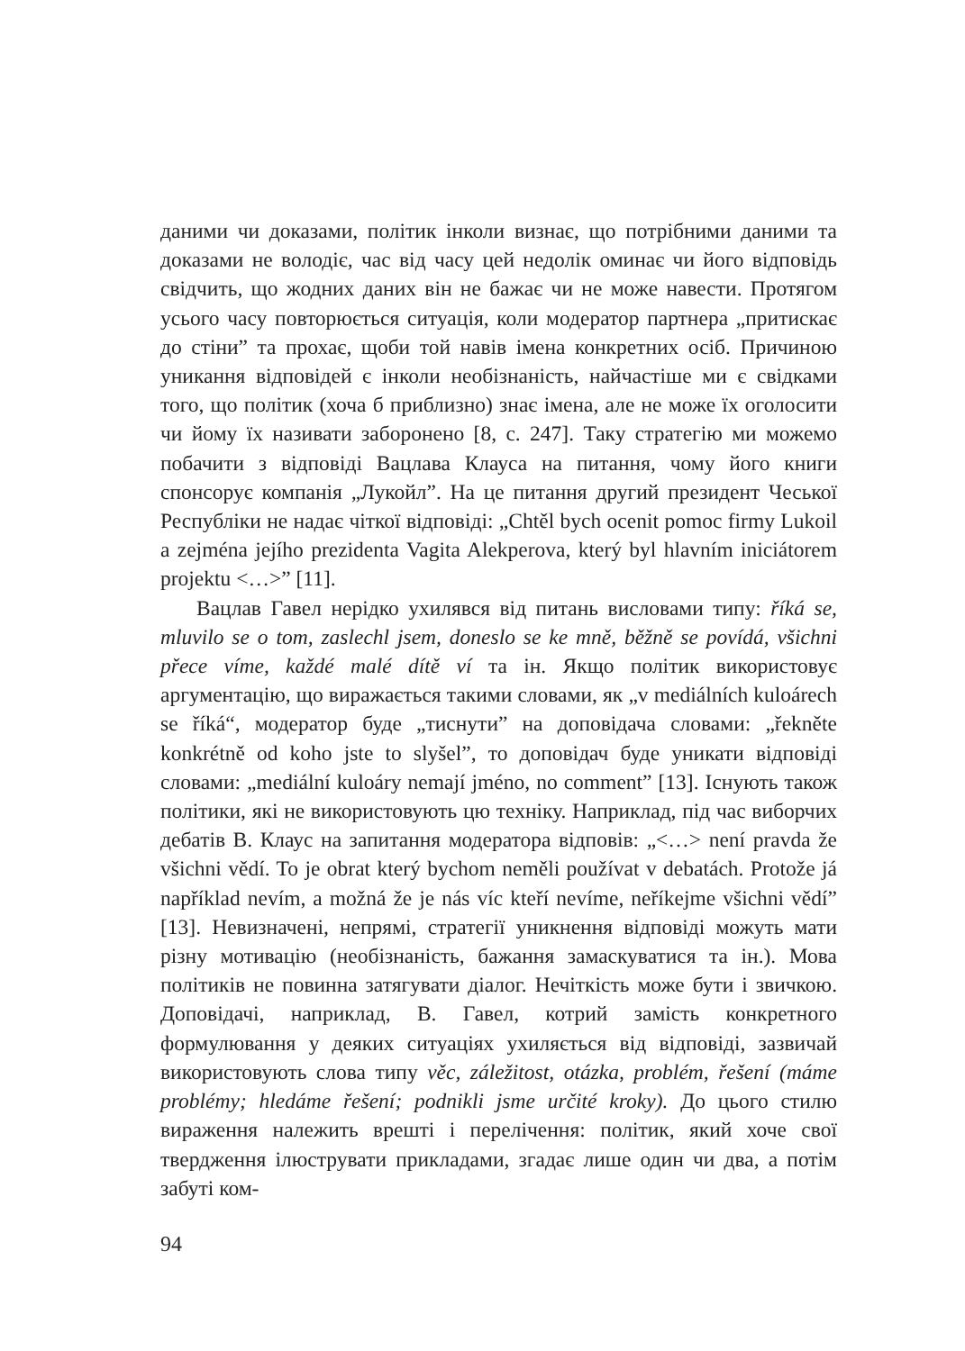даними чи доказами, політик інколи визнає, що потрібними даними та доказами не володіє, час від часу цей недолік оминає чи його відповідь свідчить, що жодних даних він не бажає чи не може навести. Протягом усього часу повторюється ситуація, коли модератор партнера „притискає до стіни” та прохає, щоби той навів імена конкретних осіб. Причиною уникання відповідей є інколи необізнаність, найчастіше ми є свідками того, що політик (хоча б приблизно) знає імена, але не може їх оголосити чи йому їх називати заборонено [8, с. 247]. Таку стратегію ми можемо побачити з відповіді Вацлава Клауса на питання, чому його книги спонсорує компанія „Лукойл”. На це питання другий президент Чеської Республіки не надає чіткої відповіді: „Chtěl bych ocenit pomoc firmy Lukoil a zejména jejího prezidenta Vagita Alekperova, který byl hlavním iniciátorem projektu <…>” [11].
Вацлав Гавел нерідко ухилявся від питань висловами типу: říká se, mluvilo se o tom, zaslechl jsem, doneslo se ke mně, běžně se povídá, všichni přece víme, každé malé dítě ví та ін. Якщо політик використовує аргументацію, що виражається такими словами, як „v mediálních kuloárech se říká“, модератор буде „тиснути” на доповідача словами: „řekněte konkrétně od koho jste to slyšel”, то доповідач буде уникати відповіді словами: „mediální kuloáry nemají jméno, no comment” [13]. Існують також політики, які не використовують цю техніку. Наприклад, під час виборчих дебатів В. Клаус на запитання модератора відповів: „<…> není pravda že všichni vědí. To je obrat který bychom neměli používat v debatách. Protože já například nevím, a možná že je nás víc kteří nevíme, neříkejme všichni vědí” [13]. Невизначені, непрямі, стратегії уникнення відповіді можуть мати різну мотивацію (необізнаність, бажання замаскуватися та ін.). Мова політиків не повинна затягувати діалог. Нечіткість може бути і звичкою. Доповідачі, наприклад, В. Гавел, котрий замість конкретного формулювання у деяких ситуаціях ухиляється від відповіді, зазвичай використовують слова типу věc, záležitost, otázka, problém, řešení (máme problémy; hledáme řešení; podnikli jsme určité kroky). До цього стилю вираження належить врешті і перелічення: політик, який хоче свої твердження ілюструвати прикладами, згадає лише один чи два, а потім забуті ком-
94